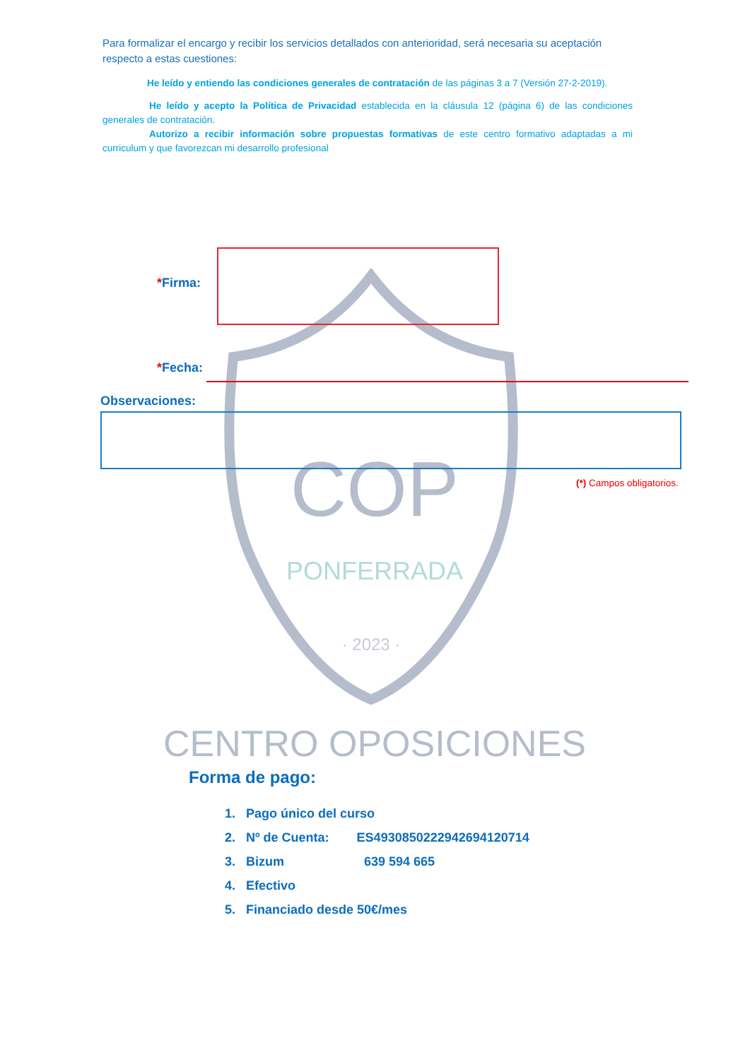COP
PONFERRADA
· 2023 ·
CENTRO OPOSICIONES
Para formalizar el encargo y recibir los servicios detallados con anterioridad, será necesaria su aceptación respecto a estas cuestiones:
He leído y entiendo las condiciones generales de contratación de las páginas 3 a 7 (Versión 27-2-2019).
He leído y acepto la Política de Privacidad establecida en la cláusula 12 (página 6) de las condiciones generales de contratación.
Autorizo a recibir información sobre propuestas formativas de este centro formativo adaptadas a mi curriculum y que favorezcan mi desarrollo profesional
*Firma:
*Fecha:
Observaciones:
(*) Campos obligatorios.
Forma de pago:
1. Pago único del curso
2. Nº de Cuenta: ES4930850222942694120714
3. Bizum 639 594 665
4. Efectivo
5. Financiado desde 50€/mes